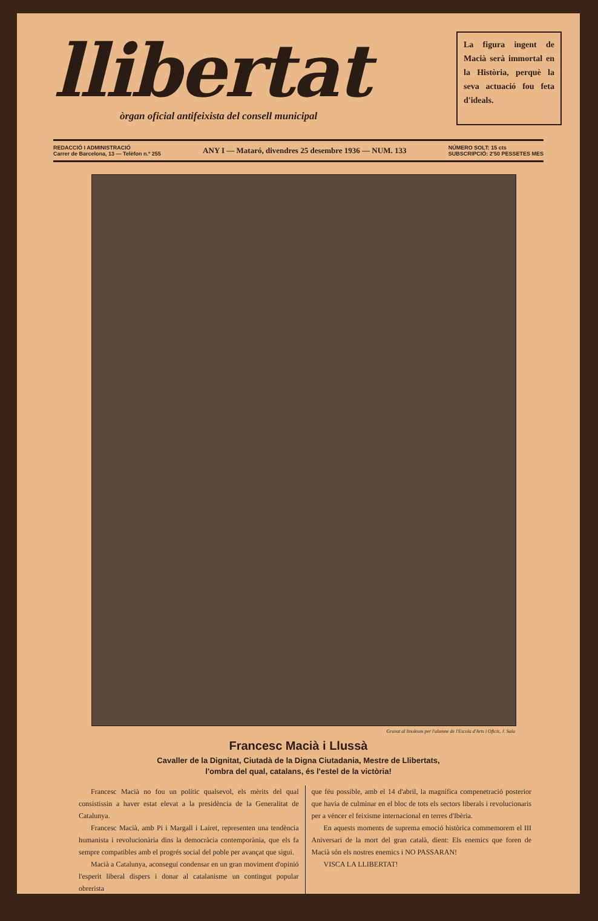llibertat
òrgan oficial antifeixista del consell municipal
La figura ingent de Macià serà immortal en la Història, perquè la seva actuació fou feta d'ideals.
REDACCIÓ I ADMINISTRACIÓ
Carrer de Barcelona, 13 — Telèfon n.º 255
ANY I — Mataró, divendres 25 desembre 1936 — NUM. 133
NÚMERO SOLT: 15 cts
SUBSCRIPCIÓ: 2'50 PESSETES MES
Gravat al linoleum per l'alumne de l'Escola d'Arts i Oficis, J. Sala
Francesc Macià i Llussà
Cavaller de la Dignitat, Ciutadà de la Digna Ciutadania, Mestre de Llibertats,
l'ombra del qual, catalans, és l'estel de la victòria!
Francesc Macià no fou un polític qualsevol, els mèrits del qual consistissin a haver estat elevat a la presidència de la Generalitat de Catalunya.
Francesc Macià, amb Pi i Margall i Lairet, representen una tendència humanista i revolucionària dins la democràcia contemporània, que els fa sempre compatibles amb el progrés social del poble per avançat que sigui.
Macià a Catalunya, aconseguí condensar en un gran moviment d'opinió l'esperit liberal dispers i donar al catalanisme un contingut popular obrerista
que féu possible, amb el 14 d'abril, la magnífica compenetració posterior que havia de culminar en el bloc de tots els sectors liberals i revolucionaris per a vèncer el feixisme internacional en terres d'Ibèria.
En aquests moments de suprema emoció històrica commemorem el III Aniversari de la mort del gran català, dient: Els enemics que foren de Macià són els nostres enemics i NO PASSARAN!
VISCA LA LLIBERTAT!